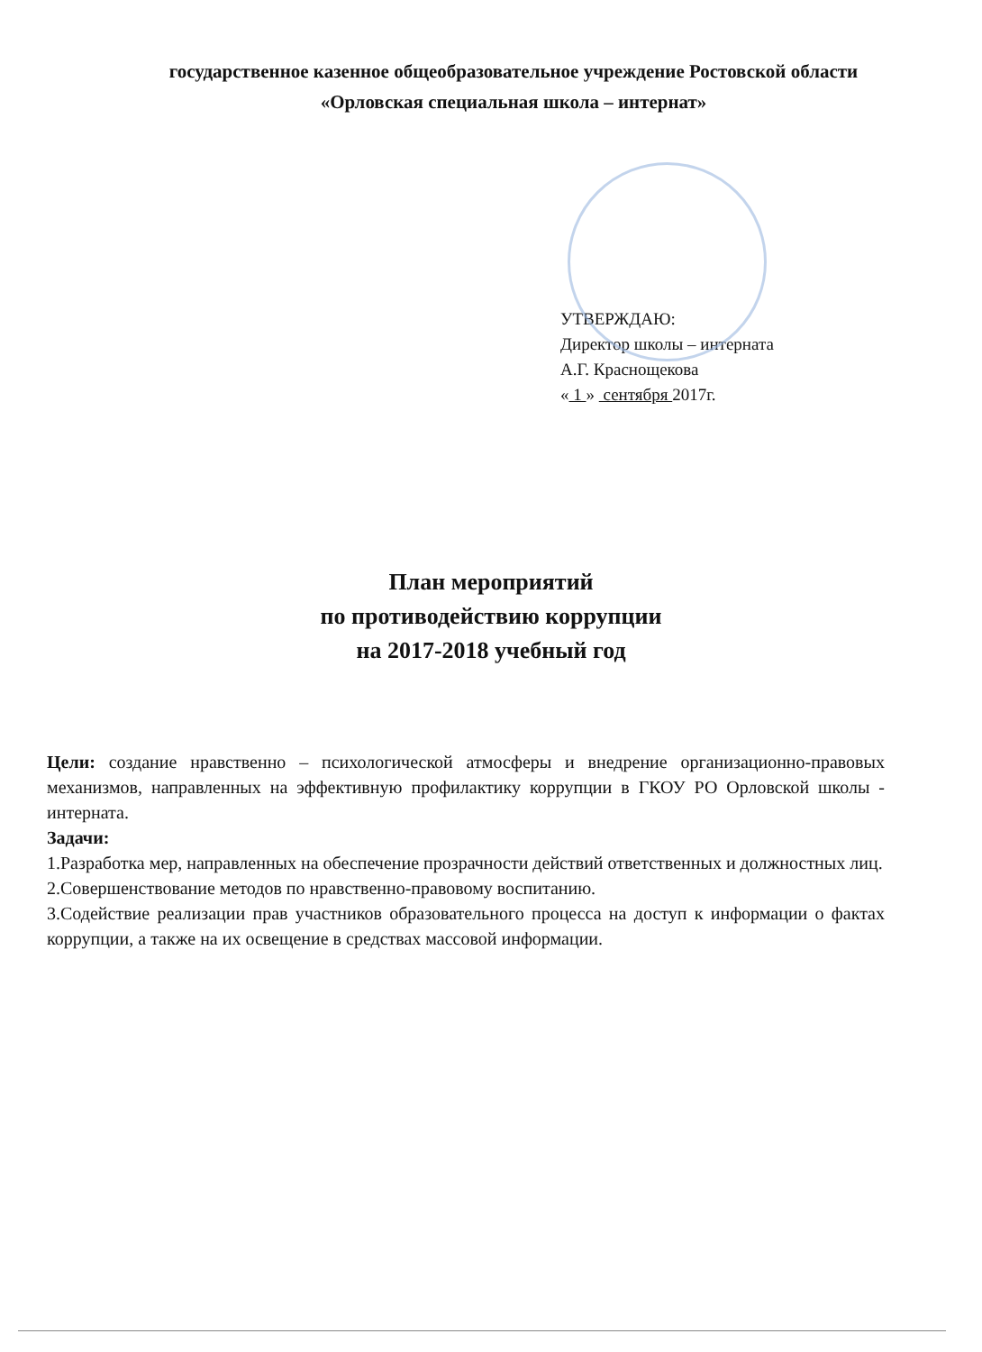государственное казенное общеобразовательное учреждение Ростовской области
«Орловская специальная школа – интернат»
УТВЕРЖДАЮ:
Директор школы – интерната
А.Г. Краснощекова
« 1 » сентября 2017г.
План мероприятий
по противодействию коррупции
на 2017-2018 учебный год
Цели: создание нравственно – психологической атмосферы и внедрение организационно-правовых механизмов, направленных на эффективную профилактику коррупции в ГКОУ РО Орловской школы - интерната.
Задачи:
1.Разработка мер, направленных на обеспечение прозрачности действий ответственных и должностных лиц.
2.Совершенствование методов по нравственно-правовому воспитанию.
3.Содействие реализации прав участников образовательного процесса на доступ к информации о фактах коррупции, а также на их освещение в средствах массовой информации.